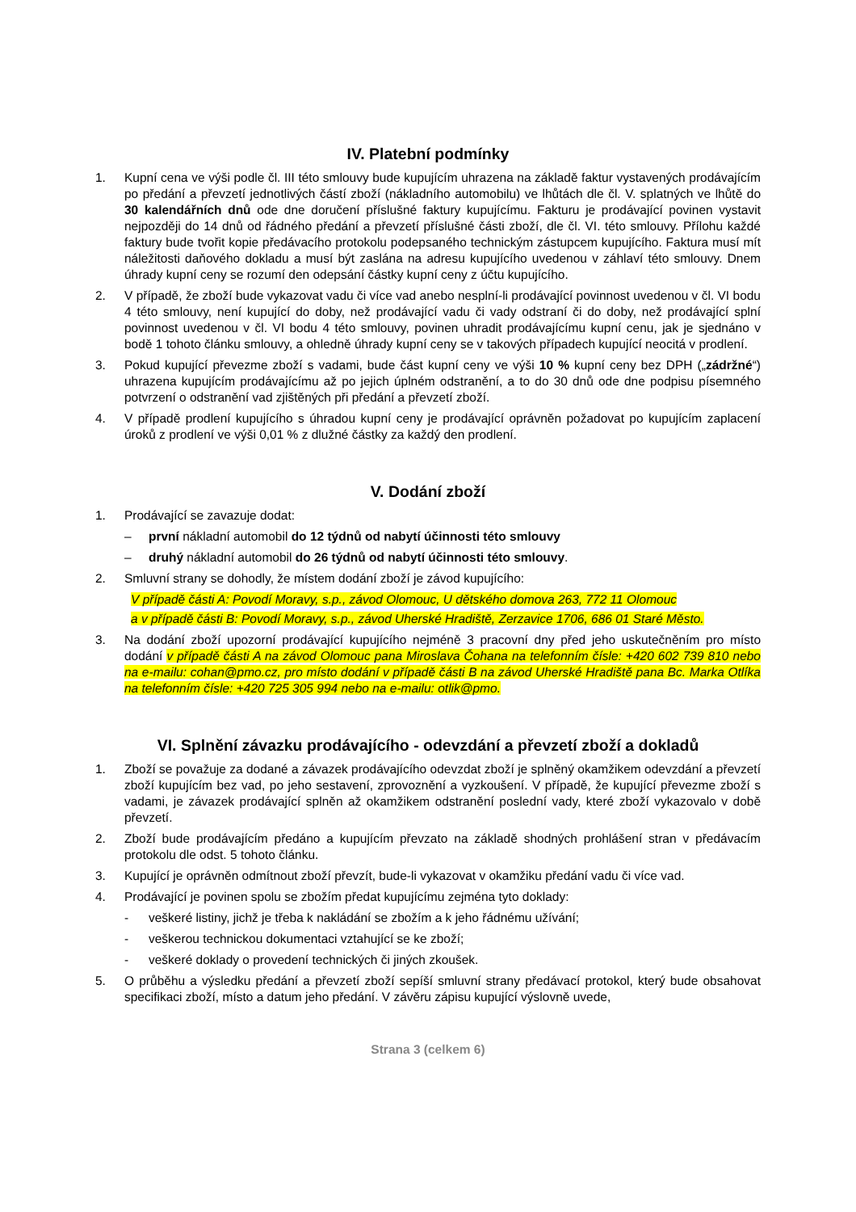IV. Platební podmínky
1. Kupní cena ve výši podle čl. III této smlouvy bude kupujícím uhrazena na základě faktur vystavených prodávajícím po předání a převzetí jednotlivých částí zboží (nákladního automobilu) ve lhůtách dle čl. V. splatných ve lhůtě do 30 kalendářních dnů ode dne doručení příslušné faktury kupujícímu. Fakturu je prodávající povinen vystavit nejpozději do 14 dnů od řádného předání a převzetí příslušné části zboží, dle čl. VI. této smlouvy. Přílohu každé faktury bude tvořit kopie předávacího protokolu podepsaného technickým zástupcem kupujícího. Faktura musí mít náležitosti daňového dokladu a musí být zaslána na adresu kupujícího uvedenou v záhlaví této smlouvy. Dnem úhrady kupní ceny se rozumí den odepsání částky kupní ceny z účtu kupujícího.
2. V případě, že zboží bude vykazovat vadu či více vad anebo nesplní-li prodávající povinnost uvedenou v čl. VI bodu 4 této smlouvy, není kupující do doby, než prodávající vadu či vady odstraní či do doby, než prodávající splní povinnost uvedenou v čl. VI bodu 4 této smlouvy, povinen uhradit prodávajícímu kupní cenu, jak je sjednáno v bodě 1 tohoto článku smlouvy, a ohledně úhrady kupní ceny se v takových případech kupující neocitá v prodlení.
3. Pokud kupující převezme zboží s vadami, bude část kupní ceny ve výši 10 % kupní ceny bez DPH („zádržné“) uhrazena kupujícím prodávajícímu až po jejich úplném odstranění, a to do 30 dnů ode dne podpisu písemného potvrzení o odstranění vad zjištěných při předání a převzetí zboží.
4. V případě prodlení kupujícího s úhradou kupní ceny je prodávající oprávněn požadovat po kupujícím zaplacení úroků z prodlení ve výši 0,01 % z dlužné částky za každý den prodlení.
V. Dodání zboží
1. Prodávající se zavazuje dodat:
– první nákladní automobil do 12 týdnů od nabytí účinnosti této smlouvy
– druhý nákladní automobil do 26 týdnů od nabytí účinnosti této smlouvy.
2. Smluvní strany se dohodly, že místem dodání zboží je závod kupujícího:
V případě části A: Povodí Moravy, s.p., závod Olomouc, U dětského domova 263, 772 11 Olomouc
a v případě části B: Povodí Moravy, s.p., závod Uherské Hradiště, Zerzavice 1706, 686 01 Staré Město.
3. Na dodání zboží upozorní prodávající kupujícího nejméně 3 pracovní dny před jeho uskutečněním pro místo dodání v případě části A na závod Olomouc pana Miroslava Čohana na telefonním čísle: +420 602 739 810 nebo na e-mailu: cohan@pmo.cz, pro místo dodání v případě části B na závod Uherské Hradiště pana Bc. Marka Otlíka na telefonním čísle: +420 725 305 994 nebo na e-mailu: otlik@pmo.
VI. Splnění závazku prodávajícího - odevzdání a převzetí zboží a dokladů
1. Zboží se považuje za dodané a závazek prodávajícího odevzdat zboží je splněný okamžikem odevzdání a převzetí zboží kupujícím bez vad, po jeho sestavení, zprovoznění a vyzkoušení. V případě, že kupující převezme zboží s vadami, je závazek prodávající splněn až okamžikem odstranění poslední vady, které zboží vykazovalo v době převzetí.
2. Zboží bude prodávajícím předáno a kupujícím převzato na základě shodných prohlášení stran v předávacím protokolu dle odst. 5 tohoto článku.
3. Kupující je oprávněn odmítnout zboží převzít, bude-li vykazovat v okamžiku předání vadu či více vad.
4. Prodávající je povinen spolu se zbožím předat kupujícímu zejména tyto doklady:
- veškeré listiny, jichž je třeba k nakládání se zbožím a k jeho řádnému užívání;
- veškerou technickou dokumentaci vztahující se ke zboží;
- veškeré doklady o provedení technických či jiných zkoušek.
5. O průběhu a výsledku předání a převzetí zboží sepíší smluvní strany předávací protokol, který bude obsahovat specifikaci zboží, místo a datum jeho předání. V závěru zápisu kupující výslovně uvede,
Strana 3 (celkem 6)